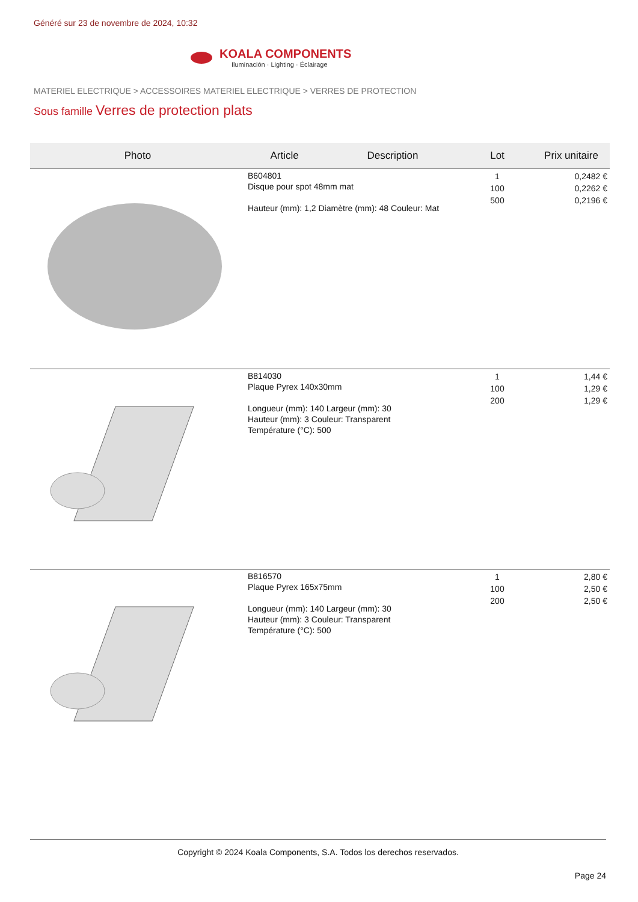Généré sur 23 de novembre de 2024, 10:32
KOALA COMPONENTS
Iluminación · Lighting · Éclairage
MATERIEL ELECTRIQUE > ACCESSOIRES MATERIEL ELECTRIQUE > VERRES DE PROTECTION
Sous famille Verres de protection plats
| Photo | Article | Description | Lot | Prix unitaire |
| --- | --- | --- | --- | --- |
| | B604801 Disque pour spot 48mm mat Hauteur (mm): 1,2 Diamètre (mm): 48 Couleur: Mat | | 1 100 500 | 0,2482 € 0,2262 € 0,2196 € |
| | B814030 Plaque Pyrex 140x30mm Longueur (mm): 140 Largeur (mm): 30 Hauteur (mm): 3 Couleur: Transparent Température (°C): 500 | | 1 100 200 | 1,44 € 1,29 € 1,29 € |
| | B816570 Plaque Pyrex 165x75mm Longueur (mm): 140 Largeur (mm): 30 Hauteur (mm): 3 Couleur: Transparent Température (°C): 500 | | 1 100 200 | 2,80 € 2,50 € 2,50 € |
Copyright © 2024 Koala Components, S.A. Todos los derechos reservados.
Page 24